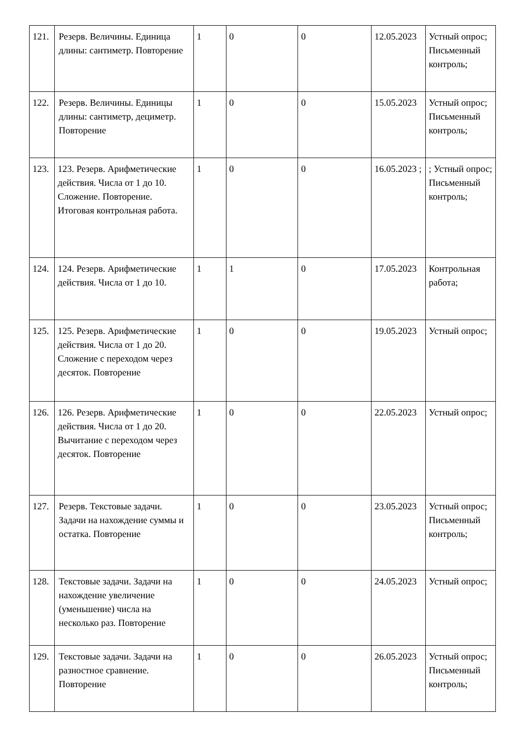| 121. | Резерв. Величины. Единица длины: сантиметр. Повторение | 1 | 0 | 0 | 12.05.2023 | Устный опрос; Письменный контроль; |
| 122. | Резерв. Величины. Единицы длины: сантиметр, дециметр. Повторение | 1 | 0 | 0 | 15.05.2023 | Устный опрос; Письменный контроль; |
| 123. | 123. Резерв. Арифметические действия. Числа от 1 до 10. Сложение. Повторение. Итоговая контрольная работа. | 1 | 0 | 0 | 16.05.2023 ; | ; Устный опрос; Письменный контроль; |
| 124. | 124. Резерв. Арифметические действия. Числа от 1 до 10. | 1 | 1 | 0 | 17.05.2023 | Контрольная работа; |
| 125. | 125. Резерв. Арифметические действия. Числа от 1 до 20. Сложение с переходом через десяток. Повторение | 1 | 0 | 0 | 19.05.2023 | Устный опрос; |
| 126. | 126. Резерв. Арифметические действия. Числа от 1 до 20. Вычитание с переходом через десяток. Повторение | 1 | 0 | 0 | 22.05.2023 | Устный опрос; |
| 127. | Резерв. Текстовые задачи. Задачи на нахождение суммы и остатка. Повторение | 1 | 0 | 0 | 23.05.2023 | Устный опрос; Письменный контроль; |
| 128. | Текстовые задачи. Задачи на нахождение увеличение (уменьшение) числа на несколько раз. Повторение | 1 | 0 | 0 | 24.05.2023 | Устный опрос; |
| 129. | Текстовые задачи. Задачи на разностное сравнение. Повторение | 1 | 0 | 0 | 26.05.2023 | Устный опрос; Письменный контроль; |